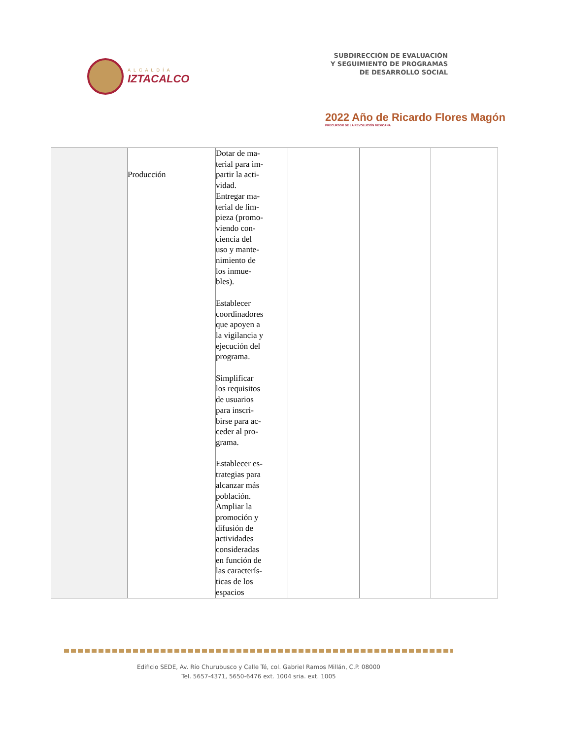ALCALDÍA
IZTACALCO
SUBDIRECCIÓN DE EVALUACIÓN
Y SEGUIMIENTO DE PROGRAMAS
DE DESARROLLO SOCIAL
2022 Año de Ricardo Flores Magón
PRECURSOR DE LA REVOLUCIÓN MEXICANA
| | Producción | Dotar de ma- terial para im- partir la acti- vidad. Entregar ma- terial de lim- pieza (promo- viendo con- ciencia del uso y mante- nimiento de los inmue- bles). Establecer coordinadores que apoyen a la vigilancia y ejecución del programa. Simplificar los requisitos de usuarios para inscri- birse para ac- ceder al pro- grama. Establecer es- trategias para alcanzar más población. Ampliar la promoción y difusión de actividades consideradas en función de las caracterís- ticas de los espacios | | | |
Edificio SEDE, Av. Río Churubusco y Calle Té, col. Gabriel Ramos Millán, C.P. 08000
Tel. 5657-4371, 5650-6476 ext. 1004 sria. ext. 1005